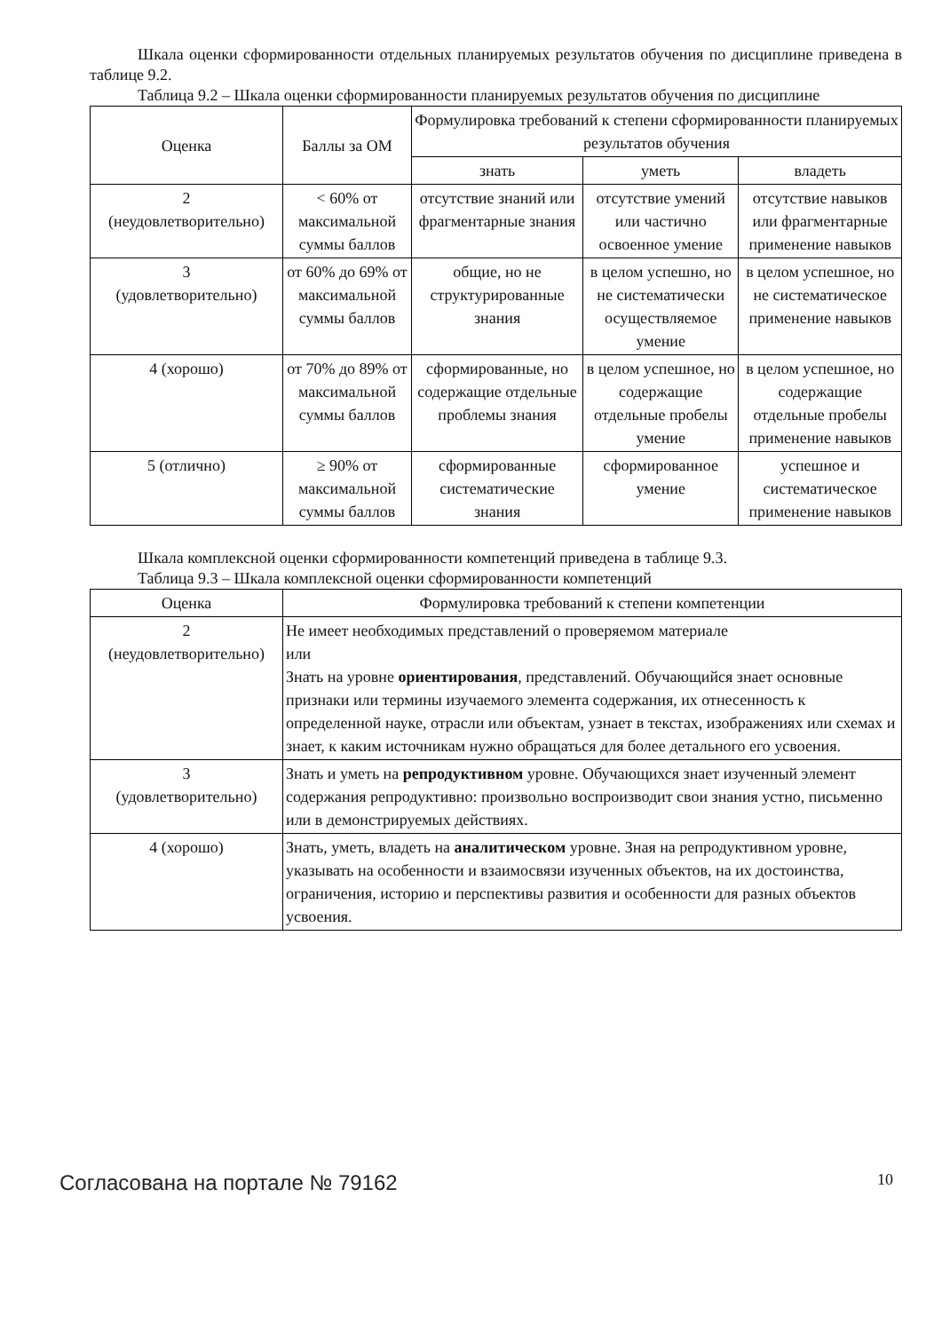Шкала оценки сформированности отдельных планируемых результатов обучения по дисциплине приведена в таблице 9.2.
Таблица 9.2 – Шкала оценки сформированности планируемых результатов обучения по дисциплине
| Оценка | Баллы за ОМ | Формулировка требований к степени сформированности планируемых результатов обучения | | |
| --- | --- | --- | --- | --- |
| | | знать | уметь | владеть |
| 2 (неудовлетворительно) | < 60% от максимальной суммы баллов | отсутствие знаний или фрагментарные знания | отсутствие умений или частично освоенное умение | отсутствие навыков или фрагментарные применение навыков |
| 3 (удовлетворительно) | от 60% до 69% от максимальной суммы баллов | общие, но не структурированные знания | в целом успешно, но не систематически осуществляемое умение | в целом успешное, но не систематическое применение навыков |
| 4 (хорошо) | от 70% до 89% от максимальной суммы баллов | сформированные, но содержащие отдельные проблемы знания | в целом успешное, но содержащие отдельные пробелы умение | в целом успешное, но содержащие отдельные пробелы применение навыков |
| 5 (отлично) | ≥ 90% от максимальной суммы баллов | сформированные систематические знания | сформированное умение | успешное и систематическое применение навыков |
Шкала комплексной оценки сформированности компетенций приведена в таблице 9.3.
Таблица 9.3 – Шкала комплексной оценки сформированности компетенций
| Оценка | Формулировка требований к степени компетенции |
| --- | --- |
| 2 (неудовлетворительно) | Не имеет необходимых представлений о проверяемом материале или Знать на уровне ориентирования , представлений. Обучающийся знает основные признаки или термины изучаемого элемента содержания, их отнесенность к определенной науке, отрасли или объектам, узнает в текстах, изображениях или схемах и знает, к каким источникам нужно обращаться для более детального его усвоения. |
| 3 (удовлетворительно) | Знать и уметь на репродуктивном уровне. Обучающихся знает изученный элемент содержания репродуктивно: произвольно воспроизводит свои знания устно, письменно или в демонстрируемых действиях. |
| 4 (хорошо) | Знать, уметь, владеть на аналитическом уровне. Зная на репродуктивном уровне, указывать на особенности и взаимосвязи изученных объектов, на их достоинства, ограничения, историю и перспективы развития и особенности для разных объектов усвоения. |
Согласована на портале № 79162 10